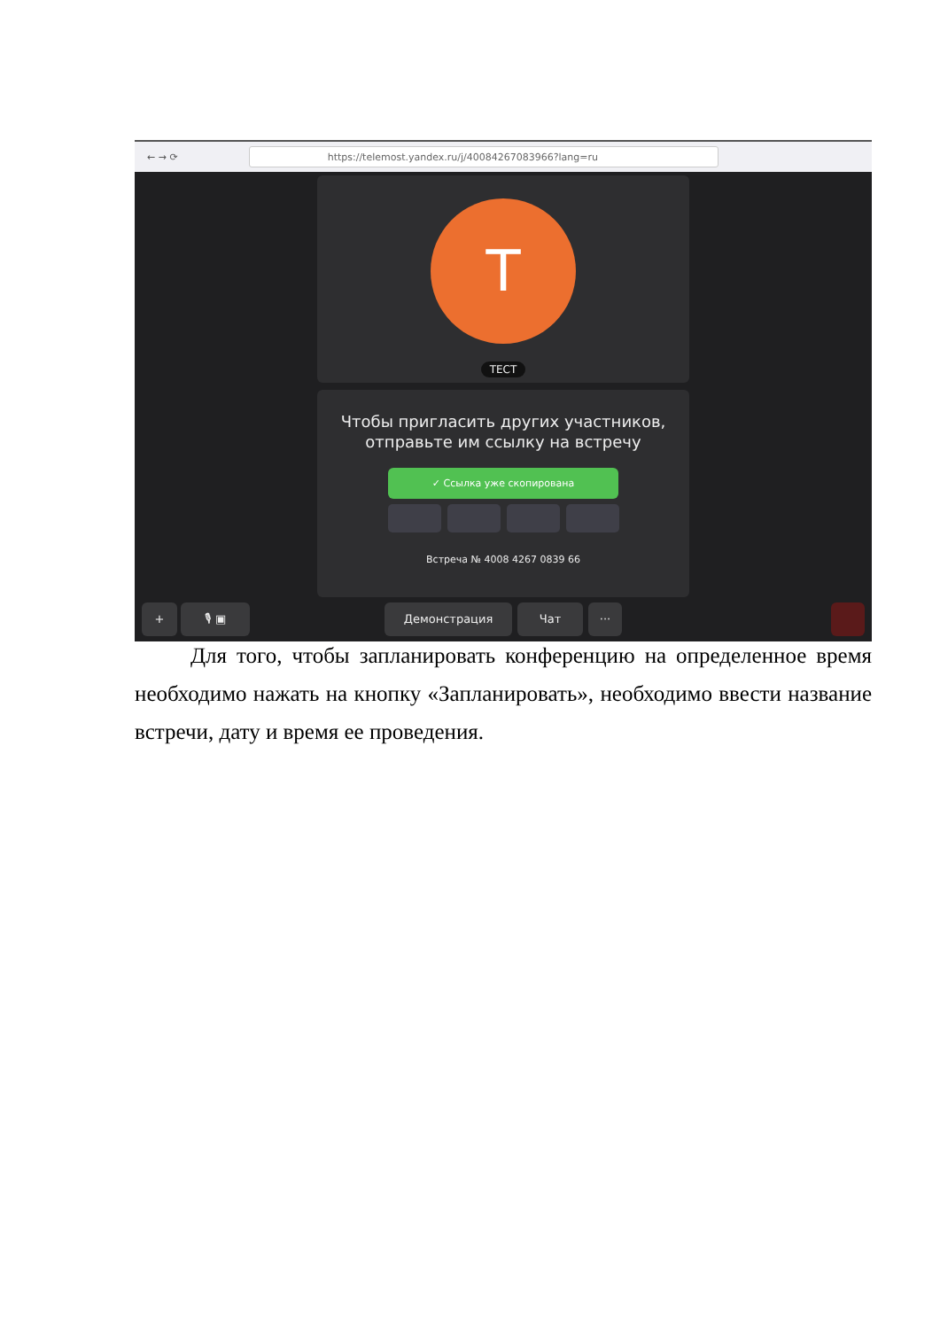← → ⟳
https://telemost.yandex.ru/j/40084267083966?lang=ru
T
ТЕСТ
Чтобы пригласить других участников,
отправьте им ссылку на встречу
✓ Ссылка уже скопирована
Встреча № 4008 4267 0839 66
+ 🎙 ▣ Демонстрация Чат ···
Для того, чтобы запланировать конференцию на определенное время необходимо нажать на кнопку «Запланировать», необходимо ввести название встречи, дату и время ее проведения.